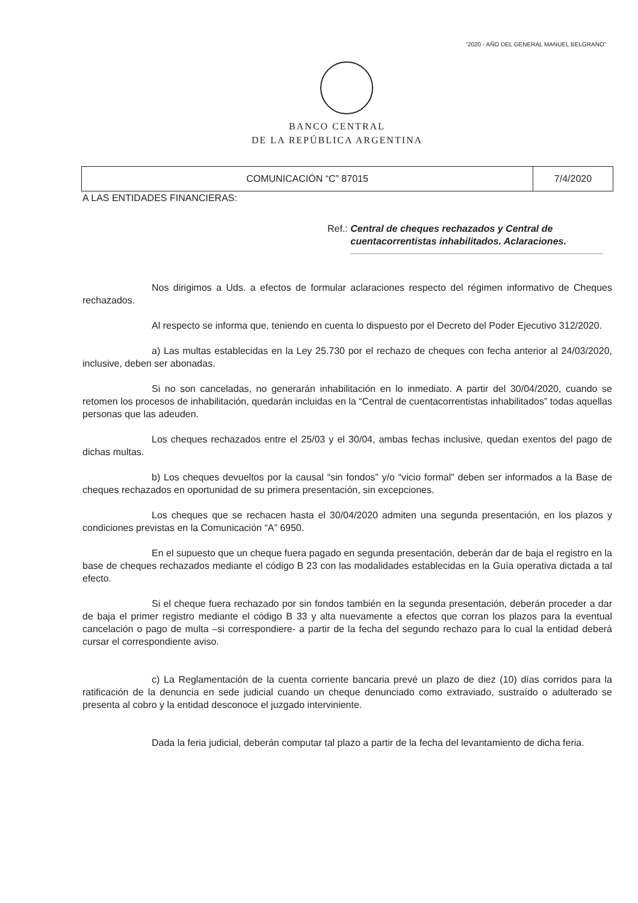“2020 - AÑO DEL GENERAL MANUEL BELGRANO”
BANCO CENTRAL
DE LA REPÚBLICA ARGENTINA
| COMUNICACIÓN “C” 87015 | 7/4/2020 |
A LAS ENTIDADES FINANCIERAS:
Ref.: Central de cheques rechazados y Central de cuentacorrentistas inhabilitados. Aclaraciones.
Nos dirigimos a Uds. a efectos de formular aclaraciones respecto del régimen informativo de Cheques rechazados.
Al respecto se informa que, teniendo en cuenta lo dispuesto por el Decreto del Poder Ejecutivo 312/2020.
a) Las multas establecidas en la Ley 25.730 por el rechazo de cheques con fecha anterior al 24/03/2020, inclusive, deben ser abonadas.
Si no son canceladas, no generarán inhabilitación en lo inmediato. A partir del 30/04/2020, cuando se retomen los procesos de inhabilitación, quedarán incluidas en la “Central de cuentacorrentistas inhabilitados” todas aquellas personas que las adeuden.
Los cheques rechazados entre el 25/03 y el 30/04, ambas fechas inclusive, quedan exentos del pago de dichas multas.
b) Los cheques devueltos por la causal “sin fondos” y/o “vicio formal” deben ser informados a la Base de cheques rechazados en oportunidad de su primera presentación, sin excepciones.
Los cheques que se rechacen hasta el 30/04/2020 admiten una segunda presentación, en los plazos y condiciones previstas en la Comunicación “A” 6950.
En el supuesto que un cheque fuera pagado en segunda presentación, deberán dar de baja el registro en la base de cheques rechazados mediante el código B 23 con las modalidades establecidas en la Guía operativa dictada a tal efecto.
Si el cheque fuera rechazado por sin fondos también en la segunda presentación, deberán proceder a dar de baja el primer registro mediante el código B 33 y alta nuevamente a efectos que corran los plazos para la eventual cancelación o pago de multa –si correspondiere- a partir de la fecha del segundo rechazo para lo cual la entidad deberá cursar el correspondiente aviso.
c) La Reglamentación de la cuenta corriente bancaria prevé un plazo de diez (10) días corridos para la ratificación de la denuncia en sede judicial cuando un cheque denunciado como extraviado, sustraído o adulterado se presenta al cobro y la entidad desconoce el juzgado interviniente.
Dada la feria judicial, deberán computar tal plazo a partir de la fecha del levantamiento de dicha feria.